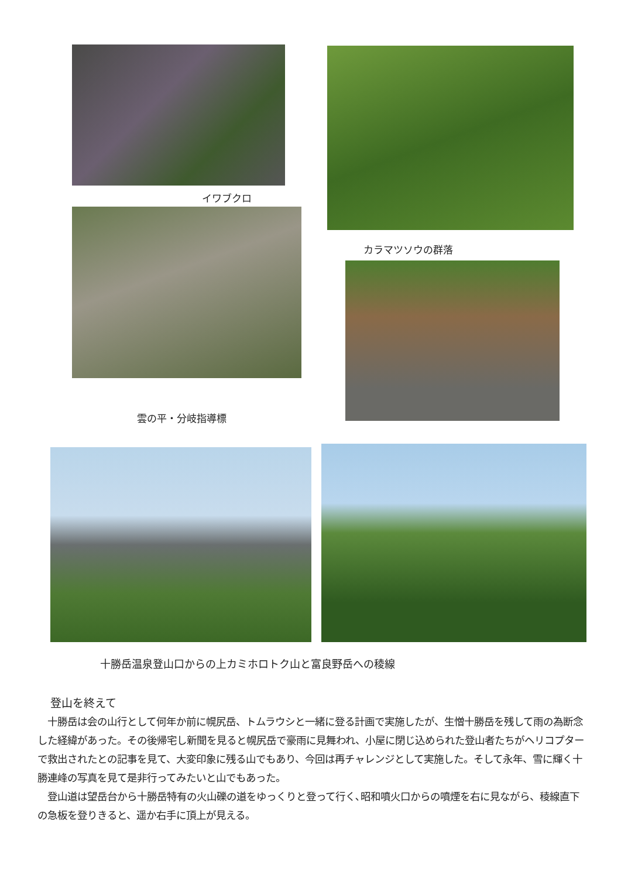イワブクロ
カラマツソウの群落
雲の平・分岐指導標
十勝岳温泉登山口からの上カミホロトク山と富良野岳への稜線
登山を終えて
　十勝岳は会の山行として何年か前に幌尻岳、トムラウシと一緒に登る計画で実施したが、生憎十勝岳を残して雨の為断念した経緯があった。その後帰宅し新聞を見ると幌尻岳で豪雨に見舞われ、小屋に閉じ込められた登山者たちがヘリコプターで救出されたとの記事を見て、大変印象に残る山でもあり、今回は再チャレンジとして実施した。そして永年、雪に輝く十勝連峰の写真を見て是非行ってみたいと山でもあった。
　登山道は望岳台から十勝岳特有の火山礫の道をゆっくりと登って行く､昭和噴火口からの噴煙を右に見ながら、稜線直下の急板を登りきると、遥か右手に頂上が見える。